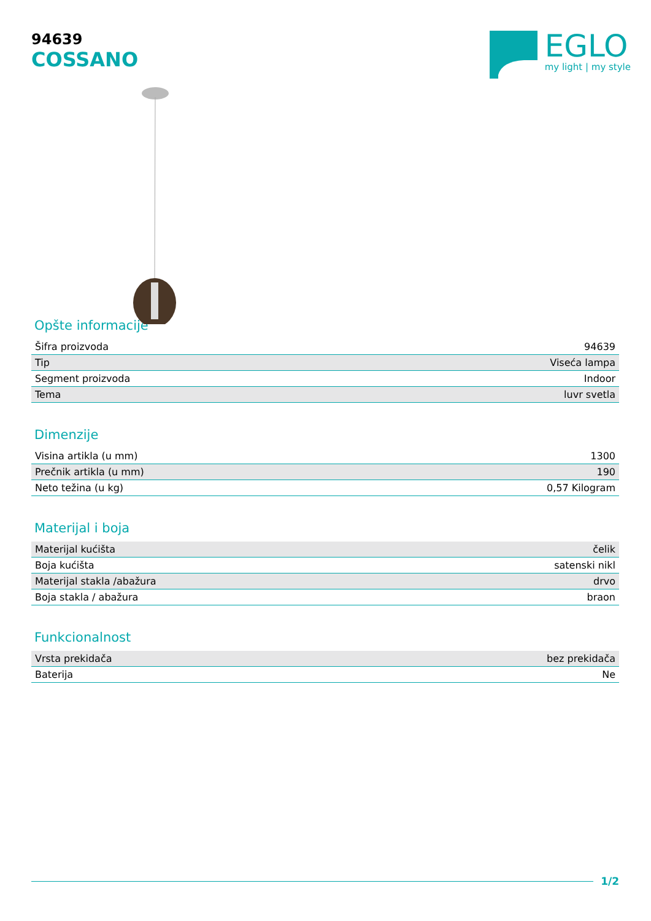94639
COSSANO
EGLO
my light | my style
Opšte informacije
| Šifra proizvoda | 94639 |
| Tip | Viseća lampa |
| Segment proizvoda | Indoor |
| Tema | luvr svetla |
Dimenzije
| Visina artikla (u mm) | 1300 |
| Prečnik artikla (u mm) | 190 |
| Neto težina (u kg) | 0,57 Kilogram |
Materijal i boja
| Materijal kućišta | čelik |
| Boja kućišta | satenski nikl |
| Materijal stakla /abažura | drvo |
| Boja stakla / abažura | braon |
Funkcionalnost
| Vrsta prekidača | bez prekidača |
| Baterija | Ne |
1/2